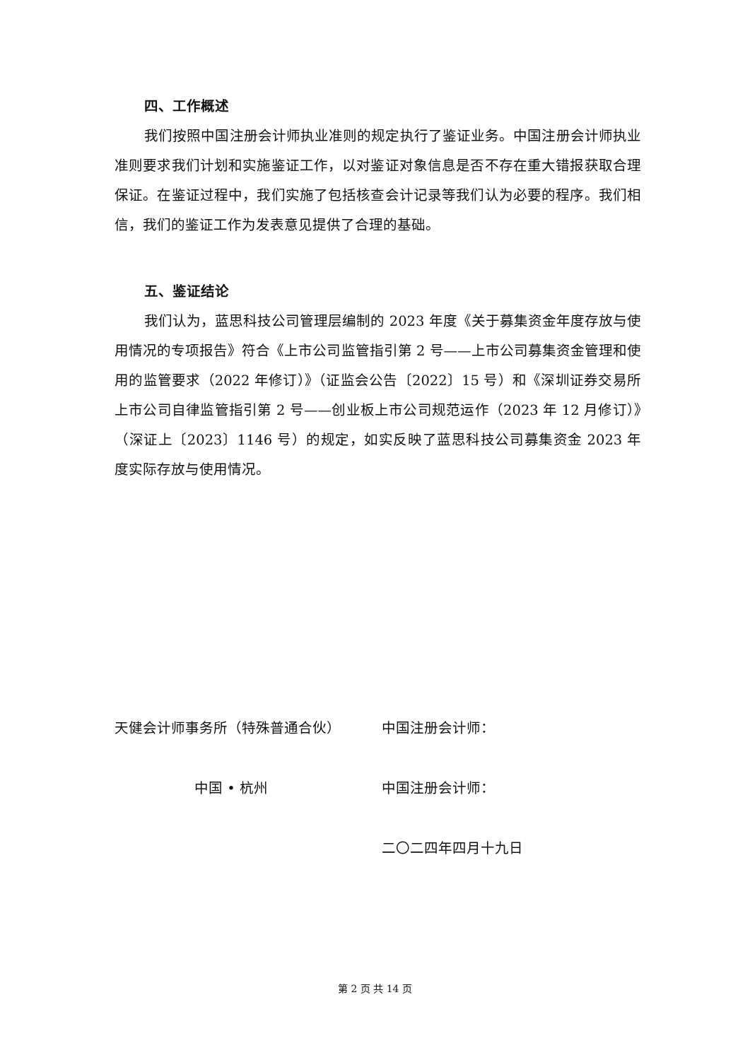四、工作概述
我们按照中国注册会计师执业准则的规定执行了鉴证业务。中国注册会计师执业准则要求我们计划和实施鉴证工作，以对鉴证对象信息是否不存在重大错报获取合理保证。在鉴证过程中，我们实施了包括核查会计记录等我们认为必要的程序。我们相信，我们的鉴证工作为发表意见提供了合理的基础。
五、鉴证结论
我们认为，蓝思科技公司管理层编制的 2023 年度《关于募集资金年度存放与使用情况的专项报告》符合《上市公司监管指引第 2 号——上市公司募集资金管理和使用的监管要求（2022 年修订）》（证监会公告〔2022〕15 号）和《深圳证券交易所上市公司自律监管指引第 2 号——创业板上市公司规范运作（2023 年 12 月修订）》（深证上〔2023〕1146 号）的规定，如实反映了蓝思科技公司募集资金 2023 年度实际存放与使用情况。
天健会计师事务所（特殊普通合伙） 中国注册会计师：
中国 • 杭州 中国注册会计师：
二〇二四年四月十九日
第 2 页 共 14 页